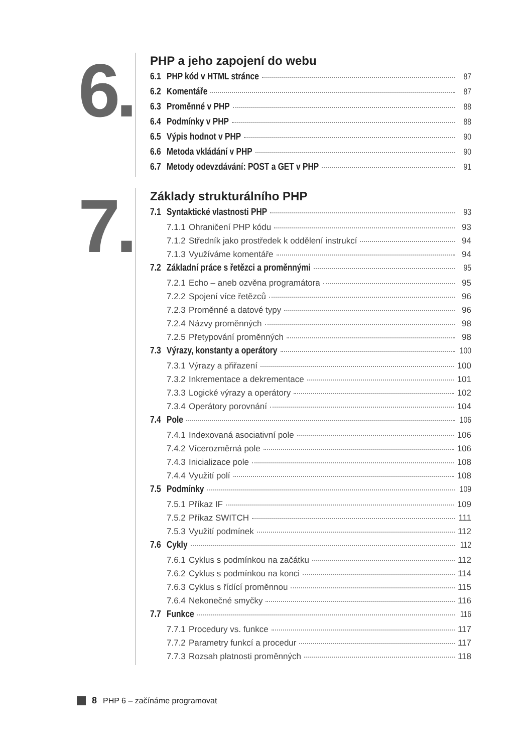6.
PHP a jeho zapojení do webu
6.1 PHP kód v HTML stránce 87
6.2 Komentáře 87
6.3 Proměnné v PHP 88
6.4 Podmínky v PHP 88
6.5 Výpis hodnot v PHP 90
6.6 Metoda vkládání v PHP 90
6.7 Metody odevzdávání: POST a GET v PHP 91
7.
Základy strukturálního PHP
7.1 Syntaktické vlastnosti PHP 93
7.1.1 Ohraničení PHP kódu 93
7.1.2 Středník jako prostředek k oddělení instrukcí 94
7.1.3 Využíváme komentáře 94
7.2 Základní práce s řetězci a proměnnými 95
7.2.1 Echo – aneb ozvěna programátora 95
7.2.2 Spojení více řetězců 96
7.2.3 Proměnné a datové typy 96
7.2.4 Názvy proměnných 98
7.2.5 Přetypování proměnných 98
7.3 Výrazy, konstanty a operátory 100
7.3.1 Výrazy a přiřazení 100
7.3.2 Inkrementace a dekrementace 101
7.3.3 Logické výrazy a operátory 102
7.3.4 Operátory porovnání 104
7.4 Pole 106
7.4.1 Indexovaná asociativní pole 106
7.4.2 Vícerozměrná pole 106
7.4.3 Inicializace pole 108
7.4.4 Využití polí 108
7.5 Podmínky 109
7.5.1 Příkaz IF 109
7.5.2 Příkaz SWITCH 111
7.5.3 Využití podmínek 112
7.6 Cykly 112
7.6.1 Cyklus s podmínkou na začátku 112
7.6.2 Cyklus s podmínkou na konci 114
7.6.3 Cyklus s řídící proměnnou 115
7.6.4 Nekonečné smyčky 116
7.7 Funkce 116
7.7.1 Procedury vs. funkce 117
7.7.2 Parametry funkcí a procedur 117
7.7.3 Rozsah platnosti proměnných 118
8 PHP 6 – začínáme programovat